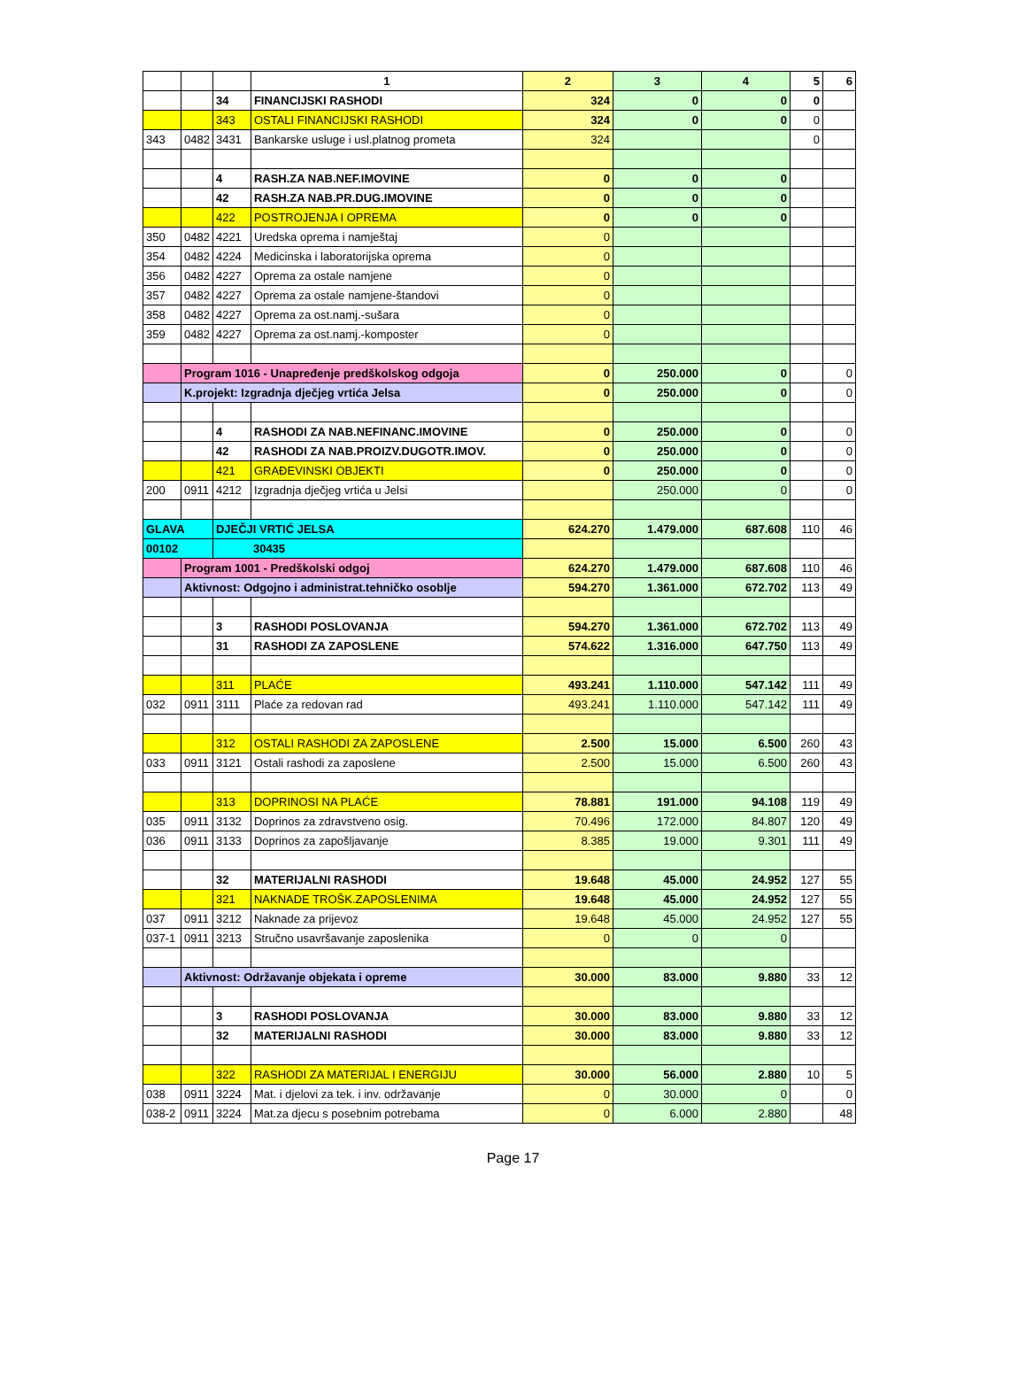| | | | 1 | 2 | 3 | 4 | 5 | 6 |
| | | 34 | FINANCIJSKI RASHODI | 324 | 0 | 0 | 0 | |
| | | 343 | OSTALI FINANCIJSKI RASHODI | 324 | 0 | 0 | 0 | |
| 343 | 0482 | 3431 | Bankarske usluge i usl.platnog prometa | 324 | | | 0 | |
| | | 4 | RASH.ZA NAB.NEF.IMOVINE | 0 | 0 | 0 | | |
| | | 42 | RASH.ZA NAB.PR.DUG.IMOVINE | 0 | 0 | 0 | | |
| | | 422 | POSTROJENJA I OPREMA | 0 | 0 | 0 | | |
| 350 | 0482 | 4221 | Uredska oprema i namještaj | 0 | | | | |
| 354 | 0482 | 4224 | Medicinska i laboratorijska oprema | 0 | | | | |
| 356 | 0482 | 4227 | Oprema za ostale namjene | 0 | | | | |
| 357 | 0482 | 4227 | Oprema za ostale namjene-štandovi | 0 | | | | |
| 358 | 0482 | 4227 | Oprema za ost.namj.-sušara | 0 | | | | |
| 359 | 0482 | 4227 | Oprema za ost.namj.-komposter | 0 | | | | |
| | Program 1016 - Unapređenje predškolskog odgoja | | | 0 | 250.000 | 0 | | 0 |
| | K.projekt: Izgradnja dječjeg vrtića Jelsa | | | 0 | 250.000 | 0 | | 0 |
| | | 4 | RASHODI ZA NAB.NEFINANC.IMOVINE | 0 | 250.000 | 0 | | 0 |
| | | 42 | RASHODI ZA NAB.PROIZV.DUGOTR.IMOV. | 0 | 250.000 | 0 | | 0 |
| | | 421 | GRAĐEVINSKI OBJEKTI | 0 | 250.000 | 0 | | 0 |
| 200 | 0911 | 4212 | Izgradnja dječjeg vrtića u Jelsi | | 250.000 | 0 | | 0 |
| GLAVA | | DJEČJI VRTIĆ JELSA | | 624.270 | 1.479.000 | 687.608 | 110 | 46 |
| 00102 | | 30435 | | | | | | |
| | Program 1001 - Predškolski odgoj | | | 624.270 | 1.479.000 | 687.608 | 110 | 46 |
| | Aktivnost: Odgojno i administrat.tehničko osoblje | | | 594.270 | 1.361.000 | 672.702 | 113 | 49 |
| | | 3 | RASHODI POSLOVANJA | 594.270 | 1.361.000 | 672.702 | 113 | 49 |
| | | 31 | RASHODI ZA ZAPOSLENE | 574.622 | 1.316.000 | 647.750 | 113 | 49 |
| | | 311 | PLAĆE | 493.241 | 1.110.000 | 547.142 | 111 | 49 |
| 032 | 0911 | 3111 | Plaće za redovan rad | 493.241 | 1.110.000 | 547.142 | 111 | 49 |
| | | 312 | OSTALI RASHODI ZA ZAPOSLENE | 2.500 | 15.000 | 6.500 | 260 | 43 |
| 033 | 0911 | 3121 | Ostali rashodi za zaposlene | 2.500 | 15.000 | 6.500 | 260 | 43 |
| | | 313 | DOPRINOSI NA PLAĆE | 78.881 | 191.000 | 94.108 | 119 | 49 |
| 035 | 0911 | 3132 | Doprinos za zdravstveno osig. | 70.496 | 172.000 | 84.807 | 120 | 49 |
| 036 | 0911 | 3133 | Doprinos za zapošljavanje | 8.385 | 19.000 | 9.301 | 111 | 49 |
| | | 32 | MATERIJALNI RASHODI | 19.648 | 45.000 | 24.952 | 127 | 55 |
| | | 321 | NAKNADE TROŠK.ZAPOSLENIMA | 19.648 | 45.000 | 24.952 | 127 | 55 |
| 037 | 0911 | 3212 | Naknade za prijevoz | 19.648 | 45.000 | 24.952 | 127 | 55 |
| 037-1 | 0911 | 3213 | Stručno usavršavanje zaposlenika | 0 | 0 | 0 | | |
| | Aktivnost: Održavanje objekata i opreme | | | 30.000 | 83.000 | 9.880 | 33 | 12 |
| | | 3 | RASHODI POSLOVANJA | 30.000 | 83.000 | 9.880 | 33 | 12 |
| | | 32 | MATERIJALNI RASHODI | 30.000 | 83.000 | 9.880 | 33 | 12 |
| | | 322 | RASHODI ZA MATERIJAL I ENERGIJU | 30.000 | 56.000 | 2.880 | 10 | 5 |
| 038 | 0911 | 3224 | Mat. i djelovi za tek. i inv. održavanje | 0 | 30.000 | 0 | | 0 |
| 038-2 | 0911 | 3224 | Mat.za djecu s posebnim potrebama | 0 | 6.000 | 2.880 | | 48 |
Page 17